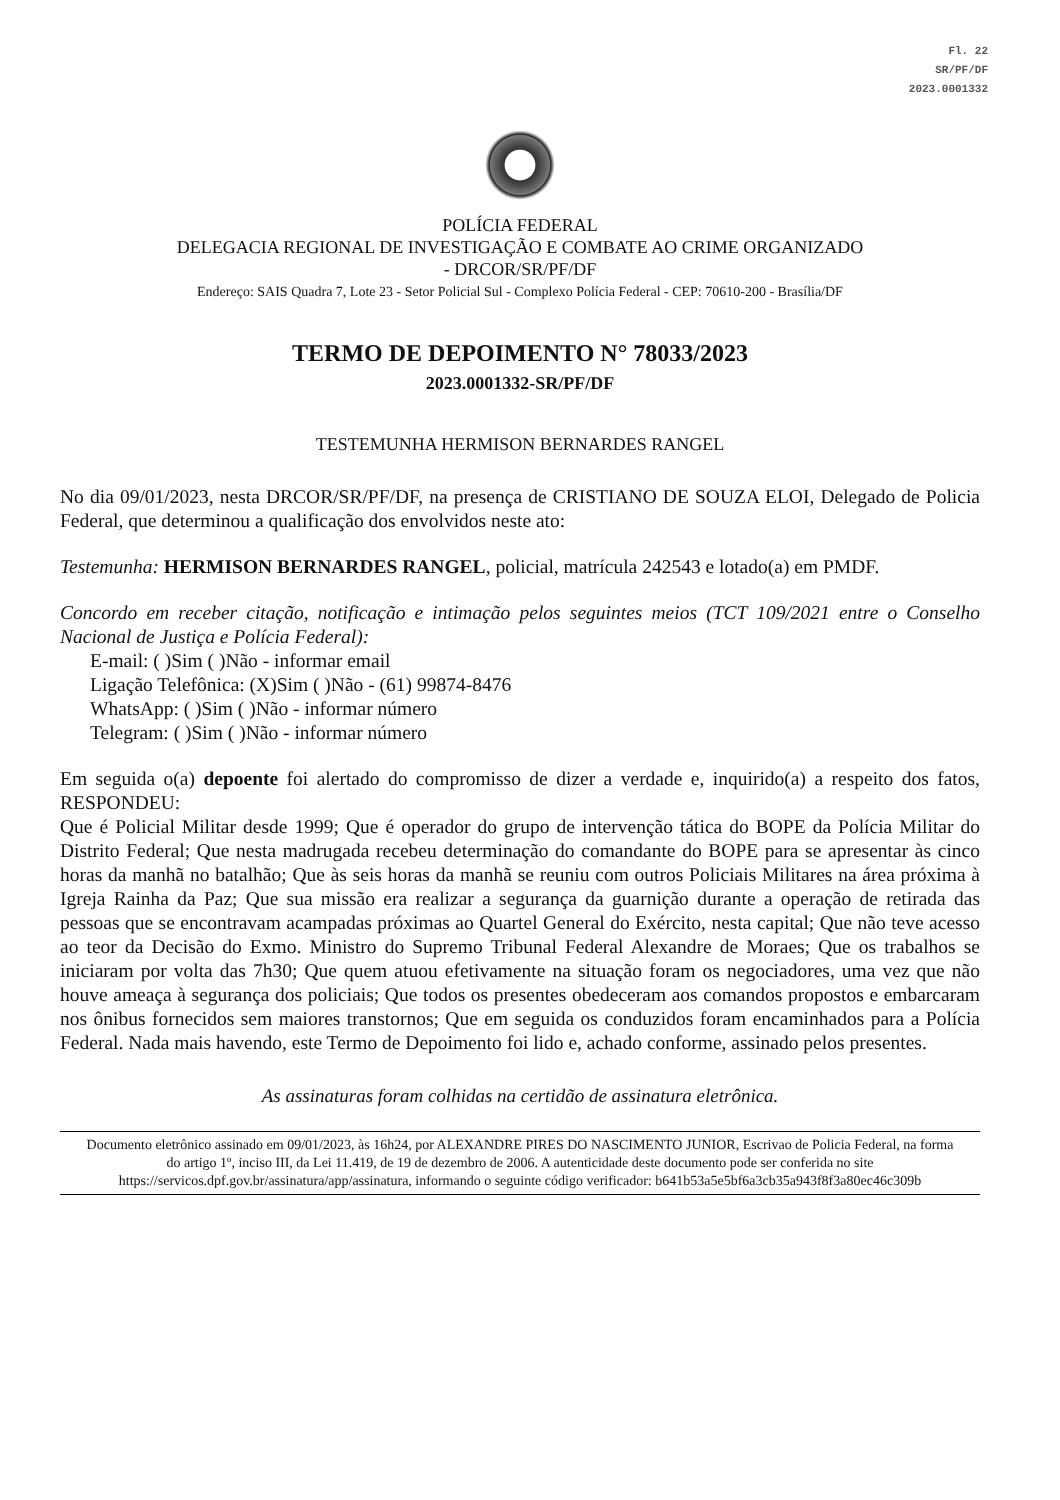Fl. 22
SR/PF/DF
2023.0001332
POLÍCIA FEDERAL
DELEGACIA REGIONAL DE INVESTIGAÇÃO E COMBATE AO CRIME ORGANIZADO
- DRCOR/SR/PF/DF
Endereço: SAIS Quadra 7, Lote 23 - Setor Policial Sul - Complexo Polícia Federal - CEP: 70610-200 - Brasília/DF
TERMO DE DEPOIMENTO N° 78033/2023
2023.0001332-SR/PF/DF
TESTEMUNHA HERMISON BERNARDES RANGEL
No dia 09/01/2023, nesta DRCOR/SR/PF/DF, na presença de CRISTIANO DE SOUZA ELOI, Delegado de Policia Federal, que determinou a qualificação dos envolvidos neste ato:
Testemunha: HERMISON BERNARDES RANGEL, policial, matrícula 242543 e lotado(a) em PMDF.
Concordo em receber citação, notificação e intimação pelos seguintes meios (TCT 109/2021 entre o Conselho Nacional de Justiça e Polícia Federal):
E-mail: ( )Sim ( )Não - informar email
Ligação Telefônica: (X)Sim ( )Não - (61) 99874-8476
WhatsApp: ( )Sim ( )Não - informar número
Telegram: ( )Sim ( )Não - informar número
Em seguida o(a) depoente foi alertado do compromisso de dizer a verdade e, inquirido(a) a respeito dos fatos, RESPONDEU:
Que é Policial Militar desde 1999; Que é operador do grupo de intervenção tática do BOPE da Polícia Militar do Distrito Federal; Que nesta madrugada recebeu determinação do comandante do BOPE para se apresentar às cinco horas da manhã no batalhão; Que às seis horas da manhã se reuniu com outros Policiais Militares na área próxima à Igreja Rainha da Paz; Que sua missão era realizar a segurança da guarnição durante a operação de retirada das pessoas que se encontravam acampadas próximas ao Quartel General do Exército, nesta capital; Que não teve acesso ao teor da Decisão do Exmo. Ministro do Supremo Tribunal Federal Alexandre de Moraes; Que os trabalhos se iniciaram por volta das 7h30; Que quem atuou efetivamente na situação foram os negociadores, uma vez que não houve ameaça à segurança dos policiais; Que todos os presentes obedeceram aos comandos propostos e embarcaram nos ônibus fornecidos sem maiores transtornos; Que em seguida os conduzidos foram encaminhados para a Polícia Federal. Nada mais havendo, este Termo de Depoimento foi lido e, achado conforme, assinado pelos presentes.
As assinaturas foram colhidas na certidão de assinatura eletrônica.
Documento eletrônico assinado em 09/01/2023, às 16h24, por ALEXANDRE PIRES DO NASCIMENTO JUNIOR, Escrivao de Policia Federal, na forma do artigo 1º, inciso III, da Lei 11.419, de 19 de dezembro de 2006. A autenticidade deste documento pode ser conferida no site https://servicos.dpf.gov.br/assinatura/app/assinatura, informando o seguinte código verificador: b641b53a5e5bf6a3cb35a943f8f3a80ec46c309b